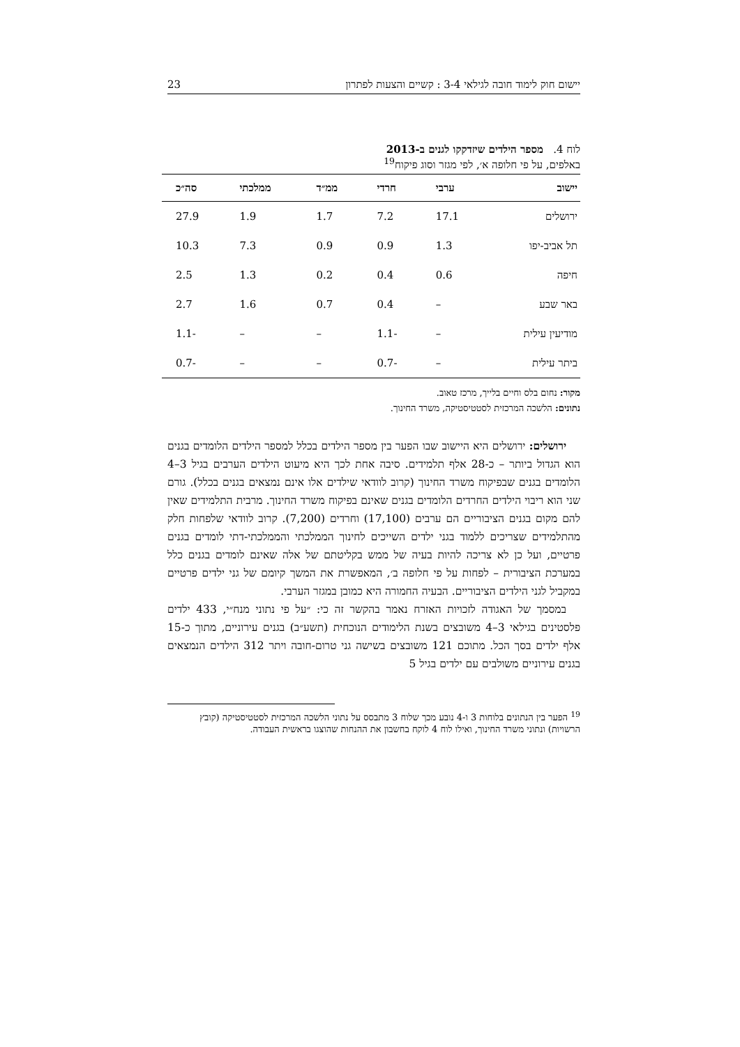יישום חוק לימוד חובה לגילאי 3-4 : קשיים והצעות לפתרון 23
לוח 4. מספר הילדים שיזדקקו לגנים ב-2013
באלפים, על פי חלופה א׳, לפי מגזר וסוג פיקוח<sup>19</sup>
| יישוב | ערבי | חרדי | ממ״ד | ממלכתי | סה״כ |
| --- | --- | --- | --- | --- | --- |
| ירושלים | 17.1 | 7.2 | 1.7 | 1.9 | 27.9 |
| תל אביב-יפו | 1.3 | 0.9 | 0.9 | 7.3 | 10.3 |
| חיפה | 0.6 | 0.4 | 0.2 | 1.3 | 2.5 |
| באר שבע | – | 0.4 | 0.7 | 1.6 | 2.7 |
| מודיעין עילית | – | -1.1 | – | – | -1.1 |
| ביתר עילית | – | -0.7 | – | – | -0.7 |
מקור: נחום בלס וחיים בלייך, מרכז טאוב.
נתונים: הלשכה המרכזית לסטטיסטיקה, משרד החינוך.
ירושלים: ירושלים היא היישוב שבו הפער בין מספר הילדים בכלל למספר הילדים הלומדים בגנים הוא הגדול ביותר – כ-28 אלף תלמידים. סיבה אחת לכך היא מיעוט הילדים הערבים בגיל 3–4 הלומדים בגנים שבפיקוח משרד החינוך (קרוב לוודאי שילדים אלו אינם נמצאים בגנים בכלל). גורם שני הוא ריבוי הילדים החרדים הלומדים בגנים שאינם בפיקוח משרד החינוך. מרבית התלמידים שאין להם מקום בגנים הציבוריים הם ערבים (17,100) וחרדים (7,200). קרוב לוודאי שלפחות חלק מהתלמידים שצריכים ללמוד בגני ילדים השייכים לחינוך הממלכתי והממלכתי-דתי לומדים בגנים פרטיים, ועל כן לא צריכה להיות בעיה של ממש בקליטתם של אלה שאינם לומדים בגנים כלל במערכת הציבורית – לפחות על פי חלופה ב׳, המאפשרת את המשך קיומם של גני ילדים פרטיים במקביל לגני הילדים הציבוריים. הבעיה החמורה היא כמובן במגזר הערבי.
במסמך של האגודה לזכויות האזרח נאמר בהקשר זה כי: ״על פי נתוני מנח״י, 433 ילדים פלסטינים בגילאי 3–4 משובצים בשנת הלימודים הנוכחית (תשע״ב) בגנים עירוניים, מתוך כ-15 אלף ילדים בסך הכל. מתוכם 121 משובצים בשישה גני טרום-חובה ויתר 312 הילדים הנמצאים בגנים עירוניים משולבים עם ילדים בגיל 5
<sup>19</sup> הפער בין הנתונים בלוחות 3 ו-4 נובע מכך שלוח 3 מתבסס על נתוני הלשכה המרכזית לסטטיסטיקה (קובץ הרשויות) ונתוני משרד החינוך, ואילו לוח 4 לוקח בחשבון את ההנחות שהוצגו בראשית העבודה.